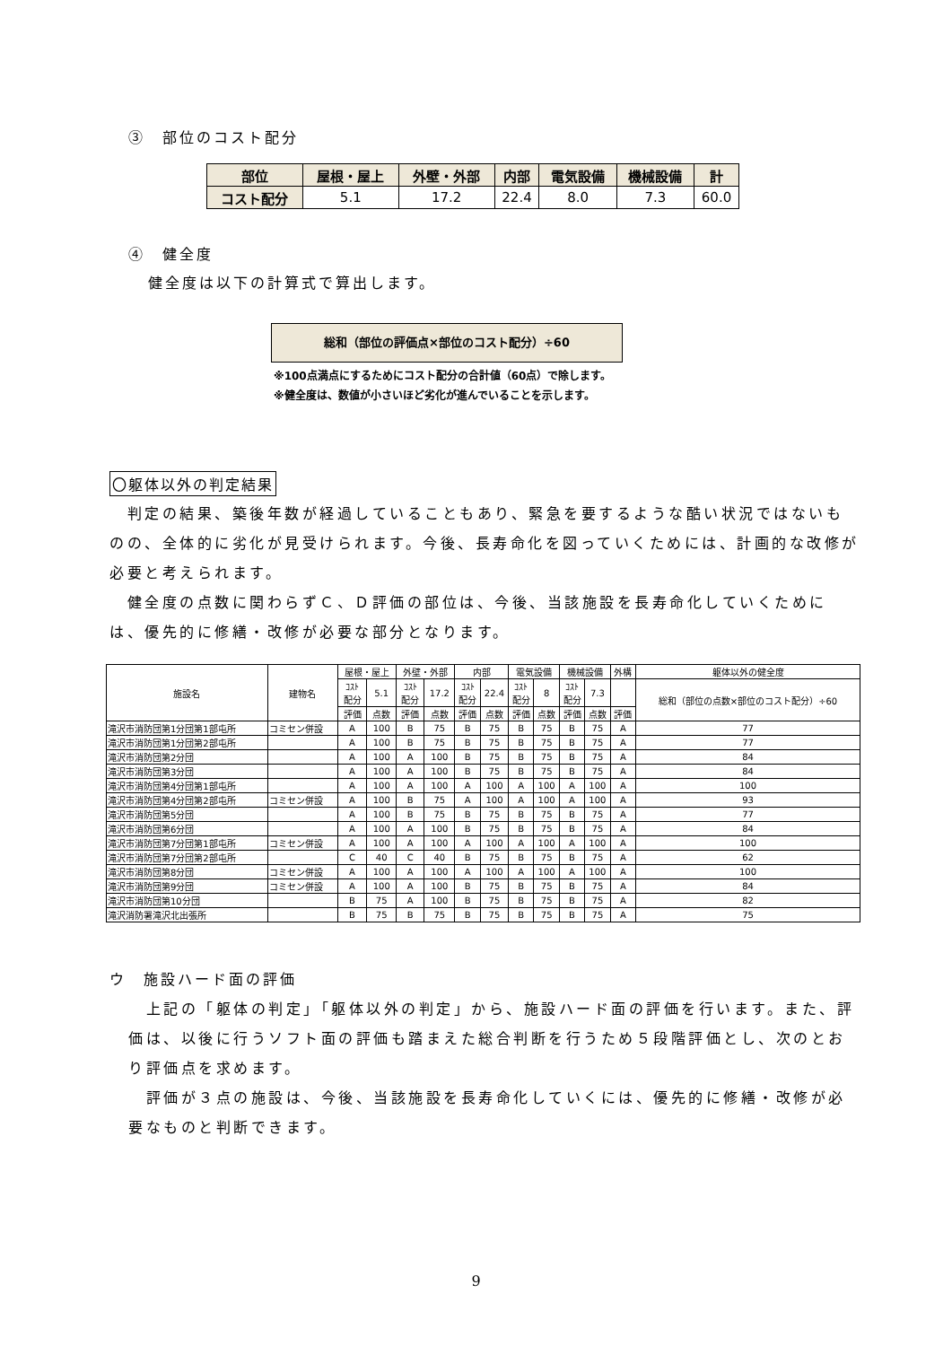③　部位のコスト配分
| 部位 | 屋根・屋上 | 外壁・外部 | 内部 | 電気設備 | 機械設備 | 計 |
| コスト配分 | 5.1 | 17.2 | 22.4 | 8.0 | 7.3 | 60.0 |
④　健全度
健全度は以下の計算式で算出します。
総和（部位の評価点×部位のコスト配分）÷60
※100点満点にするためにコスト配分の合計値（60点）で除します。
※健全度は、数値が小さいほど劣化が進んでいることを示します。
〇躯体以外の判定結果
　判定の結果、築後年数が経過していることもあり、緊急を要するような酷い状況ではないものの、全体的に劣化が見受けられます。今後、長寿命化を図っていくためには、計画的な改修が必要と考えられます。
　健全度の点数に関わらずＣ、Ｄ評価の部位は、今後、当該施設を長寿命化していくためには、優先的に修繕・改修が必要な部分となります。
| 施設名 | 建物名 | 屋根・屋上 | | 外壁・外部 | | 内部 | | 電気設備 | | 機械設備 | | 外構 | 躯体以外の健全度 |
| | | ｺｽﾄ 配分 | 5.1 | ｺｽﾄ 配分 | 17.2 | ｺｽﾄ 配分 | 22.4 | ｺｽﾄ 配分 | 8 | ｺｽﾄ 配分 | 7.3 | | 総和（部位の点数×部位のコスト配分）÷60 |
| | | 評価 | 点数 | 評価 | 点数 | 評価 | 点数 | 評価 | 点数 | 評価 | 点数 | 評価 | |
| 滝沢市消防団第1分団第1部屯所 | コミセン併設 | A | 100 | B | 75 | B | 75 | B | 75 | B | 75 | A | 77 |
| 滝沢市消防団第1分団第2部屯所 | | A | 100 | B | 75 | B | 75 | B | 75 | B | 75 | A | 77 |
| 滝沢市消防団第2分団 | | A | 100 | A | 100 | B | 75 | B | 75 | B | 75 | A | 84 |
| 滝沢市消防団第3分団 | | A | 100 | A | 100 | B | 75 | B | 75 | B | 75 | A | 84 |
| 滝沢市消防団第4分団第1部屯所 | | A | 100 | A | 100 | A | 100 | A | 100 | A | 100 | A | 100 |
| 滝沢市消防団第4分団第2部屯所 | コミセン併設 | A | 100 | B | 75 | A | 100 | A | 100 | A | 100 | A | 93 |
| 滝沢市消防団第5分団 | | A | 100 | B | 75 | B | 75 | B | 75 | B | 75 | A | 77 |
| 滝沢市消防団第6分団 | | A | 100 | A | 100 | B | 75 | B | 75 | B | 75 | A | 84 |
| 滝沢市消防団第7分団第1部屯所 | コミセン併設 | A | 100 | A | 100 | A | 100 | A | 100 | A | 100 | A | 100 |
| 滝沢市消防団第7分団第2部屯所 | | C | 40 | C | 40 | B | 75 | B | 75 | B | 75 | A | 62 |
| 滝沢市消防団第8分団 | コミセン併設 | A | 100 | A | 100 | A | 100 | A | 100 | A | 100 | A | 100 |
| 滝沢市消防団第9分団 | コミセン併設 | A | 100 | A | 100 | B | 75 | B | 75 | B | 75 | A | 84 |
| 滝沢市消防団第10分団 | | B | 75 | A | 100 | B | 75 | B | 75 | B | 75 | A | 82 |
| 滝沢消防署滝沢北出張所 | | B | 75 | B | 75 | B | 75 | B | 75 | B | 75 | A | 75 |
ウ　施設ハード面の評価
　上記の「躯体の判定」「躯体以外の判定」から、施設ハード面の評価を行います。また、評価は、以後に行うソフト面の評価も踏まえた総合判断を行うため５段階評価とし、次のとおり評価点を求めます。
　評価が３点の施設は、今後、当該施設を長寿命化していくには、優先的に修繕・改修が必要なものと判断できます。
9